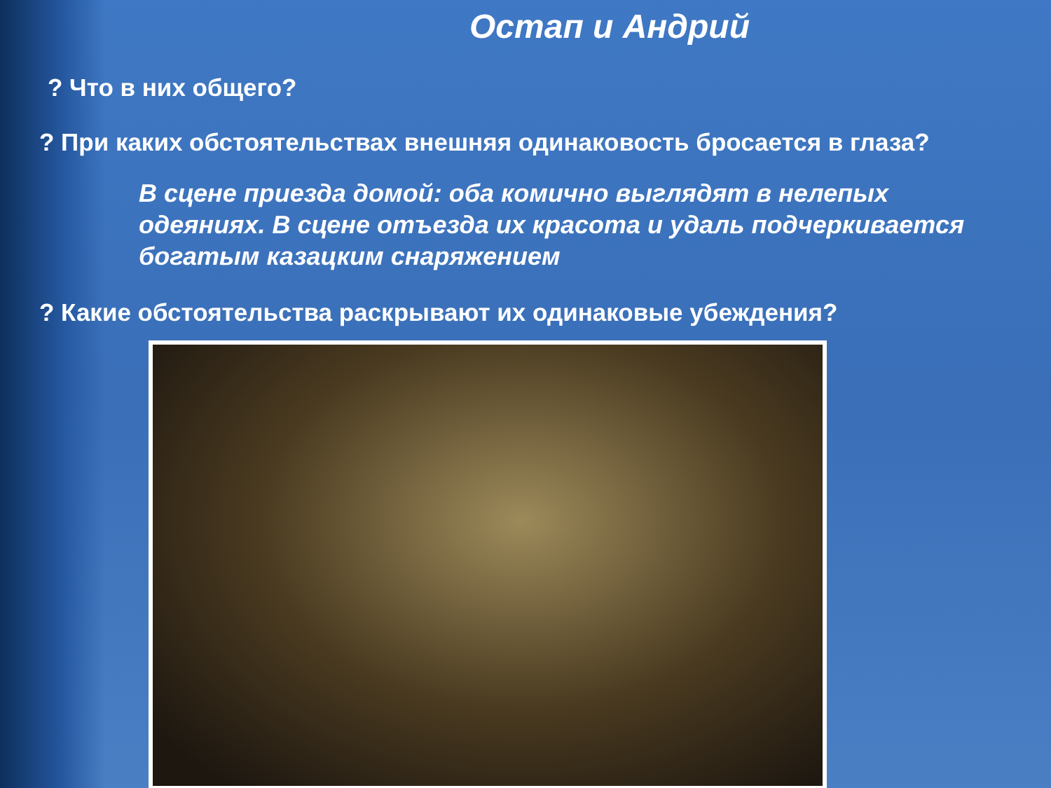Остап и Андрий
? Что в них общего?
? При каких обстоятельствах внешняя одинаковость бросается в глаза?
В сцене приезда домой: оба комично выглядят в нелепых одеяниях. В сцене отъезда их красота и удаль подчеркивается богатым казацким снаряжением
? Какие обстоятельства раскрывают их одинаковые убеждения?